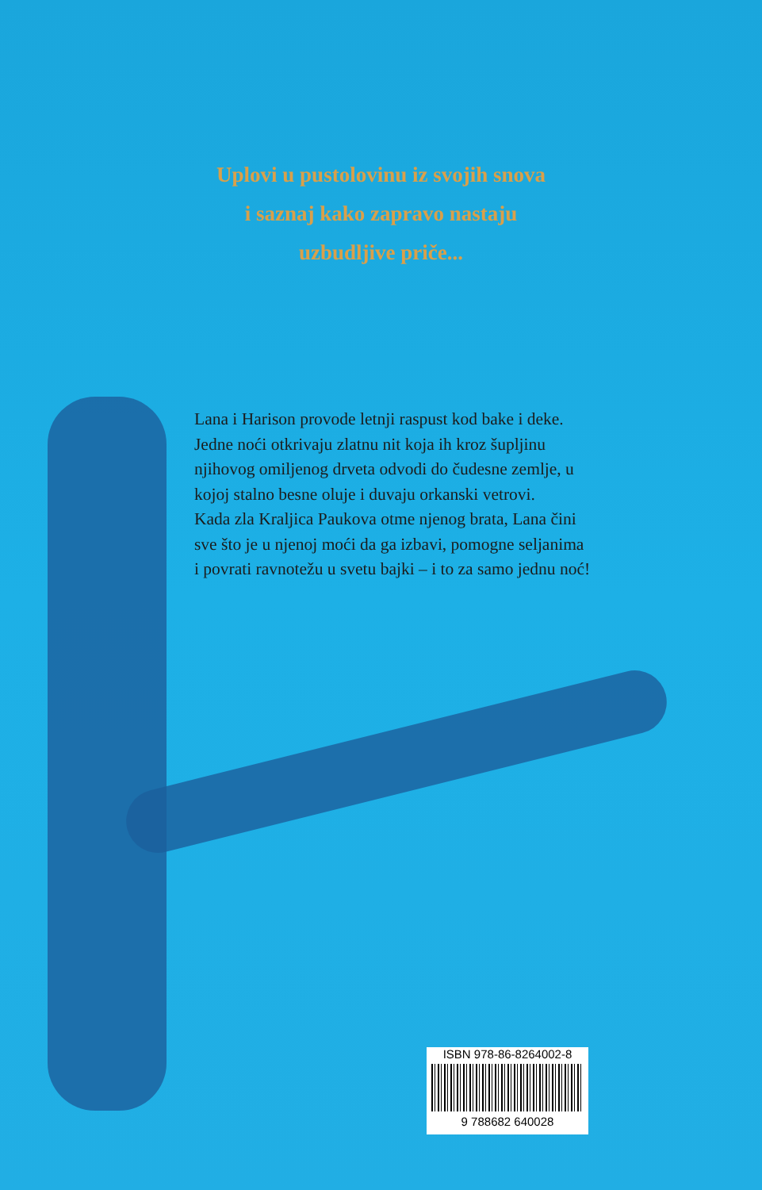Uplovi u pustolovinu iz svojih snova
i saznaj kako zapravo nastaju
uzbudljive priče...
Lana i Harison provode letnji raspust kod bake i deke. Jedne noći otkrivaju zlatnu nit koja ih kroz šupljinu njihovog omiljenog drveta odvodi do čudesne zemlje, u kojoj stalno besne oluje i duvaju orkanski vetrovi.
Kada zla Kraljica Paukova otme njenog brata, Lana čini sve što je u njenoj moći da ga izbavi, pomogne seljanima i povrati ravnotežu u svetu bajki – i to za samo jednu noć!
ISBN 978-86-8264002-8
9 788682 640028